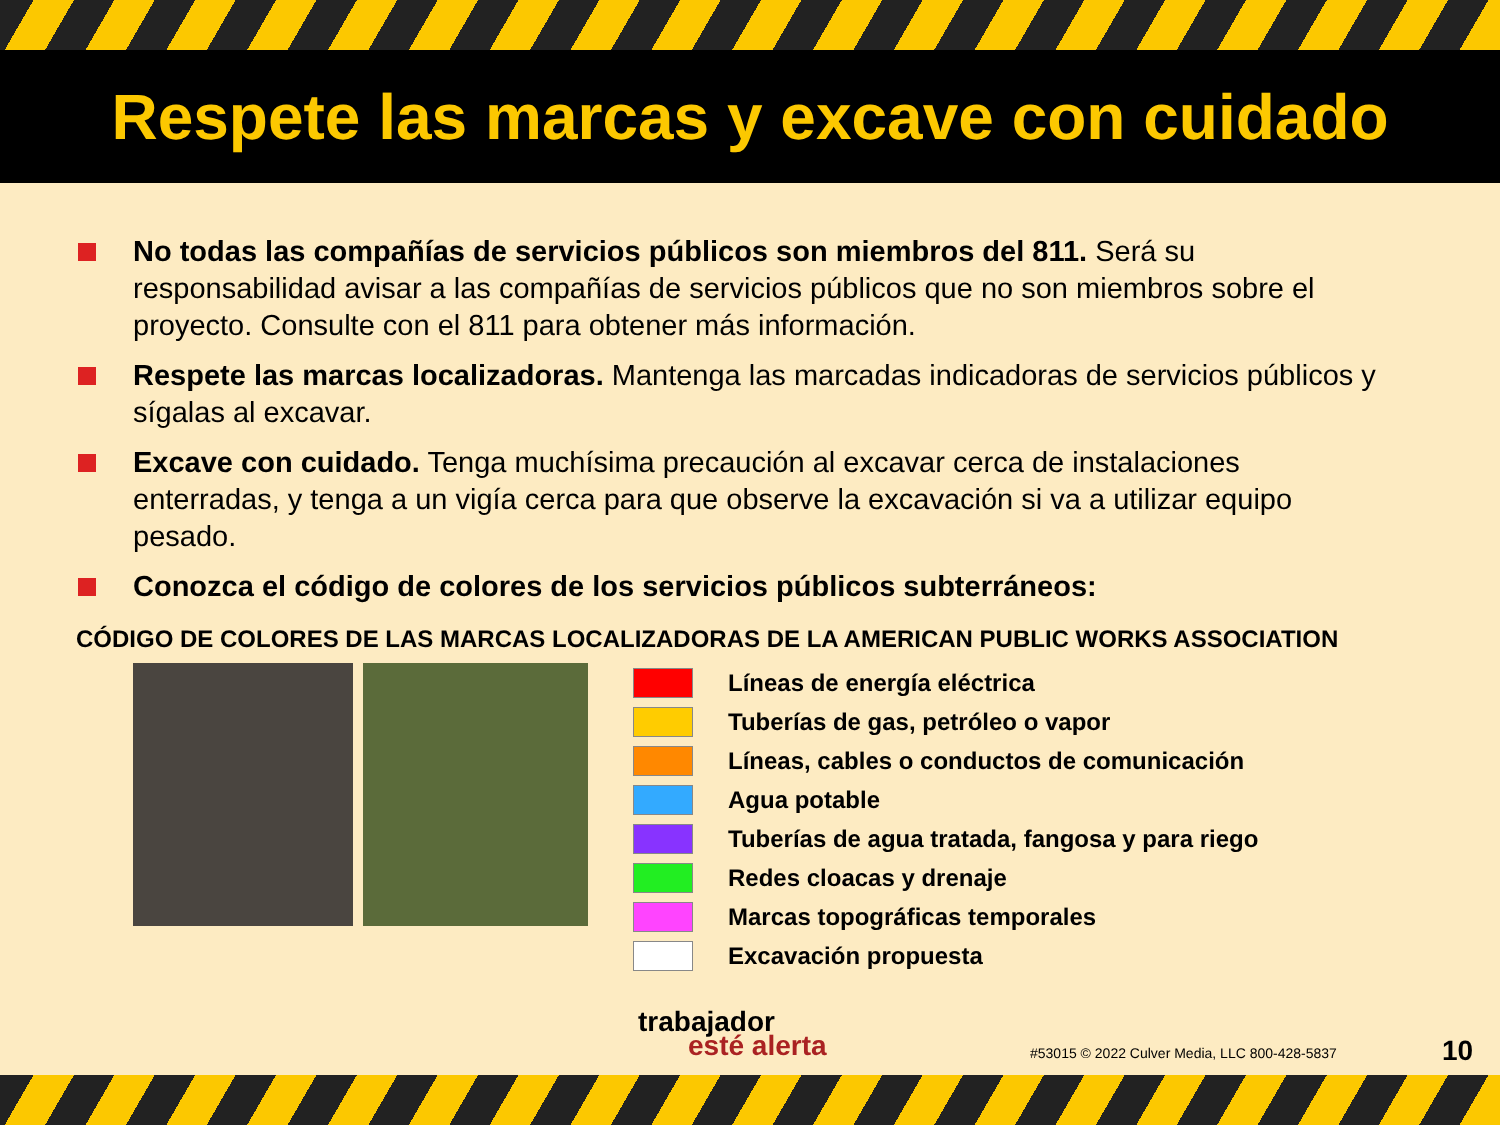Respete las marcas y excave con cuidado
No todas las compañías de servicios públicos son miembros del 811. Será su responsabilidad avisar a las compañías de servicios públicos que no son miembros sobre el proyecto. Consulte con el 811 para obtener más información.
Respete las marcas localizadoras. Mantenga las marcadas indicadoras de servicios públicos y sígalas al excavar.
Excave con cuidado. Tenga muchísima precaución al excavar cerca de instalaciones enterradas, y tenga a un vigía cerca para que observe la excavación si va a utilizar equipo pesado.
Conozca el código de colores de los servicios públicos subterráneos:
CÓDIGO DE COLORES DE LAS MARCAS LOCALIZADORAS DE LA AMERICAN PUBLIC WORKS ASSOCIATION
Líneas de energía eléctrica
Tuberías de gas, petróleo o vapor
Líneas, cables o conductos de comunicación
Agua potable
Tuberías de agua tratada, fangosa y para riego
Redes cloacas y drenaje
Marcas topográficas temporales
Excavación propuesta
trabajador
esté alerta
#53015 © 2022 Culver Media, LLC 800-428-5837
10